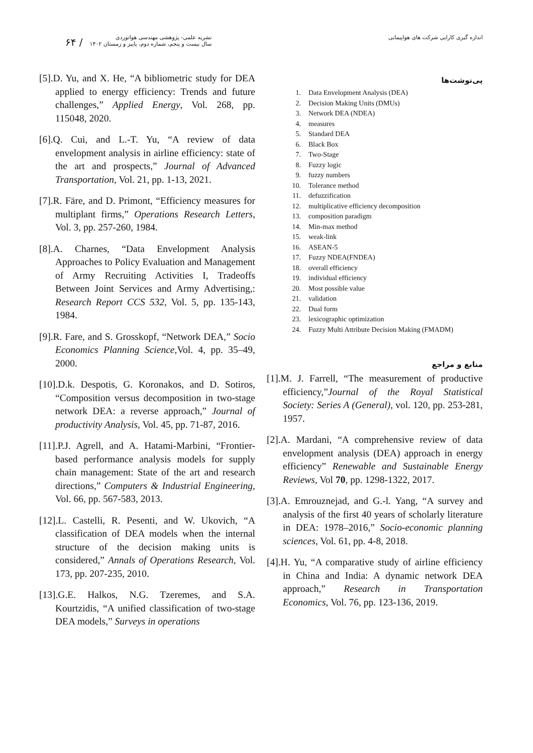۶۴ /
نشریه علمی- پژوهشی مهندسی هوانوردی
سال بیست و پنجم، شماره دوم، پاییز و زمستان ۱۴۰۲
اندازه گیری کارایی شرکت های هواپیمایی
پی‌نوشت‌ها
1. Data Envelopment Analysis (DEA)
2. Decision Making Units (DMUs)
3. Network DEA (NDEA)
4. measures
5. Standard DEA
6. Black Box
7. Two-Stage
8. Fuzzy logic
9. fuzzy numbers
10. Tolerance method
11. defuzzification
12. multiplicative efficiency decomposition
13. composition paradigm
14. Min-max method
15. weak-link
16. ASEAN-5
17. Fuzzy NDEA(FNDEA)
18. overall efficiency
19. individual efficiency
20. Most possible value
21. validation
22. Dual form
23. lexicographic optimization
24. Fuzzy Multi Attribute Decision Making (FMADM)
منابع و مراجع
[1].M. J. Farrell, “The measurement of productive efficiency,”Journal of the Royal Statistical Society: Series A (General), vol. 120, pp. 253-281, 1957.
[2].A. Mardani, “A comprehensive review of data envelopment analysis (DEA) approach in energy efficiency” Renewable and Sustainable Energy Reviews, Vol 70, pp. 1298-1322, 2017.
[3].A. Emrouznejad, and G.-l. Yang, “A survey and analysis of the first 40 years of scholarly literature in DEA: 1978–2016,” Socio-economic planning sciences, Vol. 61, pp. 4-8, 2018.
[4].H. Yu, “A comparative study of airline efficiency in China and India: A dynamic network DEA approach,” Research in Transportation Economics, Vol. 76, pp. 123-136, 2019.
[5].D. Yu, and X. He, “A bibliometric study for DEA applied to energy efficiency: Trends and future challenges,” Applied Energy, Vol. 268, pp. 115048, 2020.
[6].Q. Cui, and L.-T. Yu, “A review of data envelopment analysis in airline efficiency: state of the art and prospects,” Journal of Advanced Transportation, Vol. 21, pp. 1-13, 2021.
[7].R. Färe, and D. Primont, “Efficiency measures for multiplant firms,” Operations Research Letters, Vol. 3, pp. 257-260, 1984.
[8].A. Charnes, “Data Envelopment Analysis Approaches to Policy Evaluation and Management of Army Recruiting Activities I, Tradeoffs Between Joint Services and Army Advertising,: Research Report CCS 532, Vol. 5, pp. 135-143, 1984.
[9].R. Fare, and S. Grosskopf, “Network DEA,” Socio Economics Planning Science, Vol. 4, pp. 35–49, 2000.
[10].D.k. Despotis, G. Koronakos, and D. Sotiros, “Composition versus decomposition in two-stage network DEA: a reverse approach,” Journal of productivity Analysis, Vol. 45, pp. 71-87, 2016.
[11].P.J. Agrell, and A. Hatami-Marbini, “Frontier-based performance analysis models for supply chain management: State of the art and research directions,” Computers & Industrial Engineering, Vol. 66, pp. 567-583, 2013.
[12].L. Castelli, R. Pesenti, and W. Ukovich, “A classification of DEA models when the internal structure of the decision making units is considered,” Annals of Operations Research, Vol. 173, pp. 207-235, 2010.
[13].G.E. Halkos, N.G. Tzeremes, and S.A. Kourtzidis, “A unified classification of two-stage DEA models,” Surveys in operations